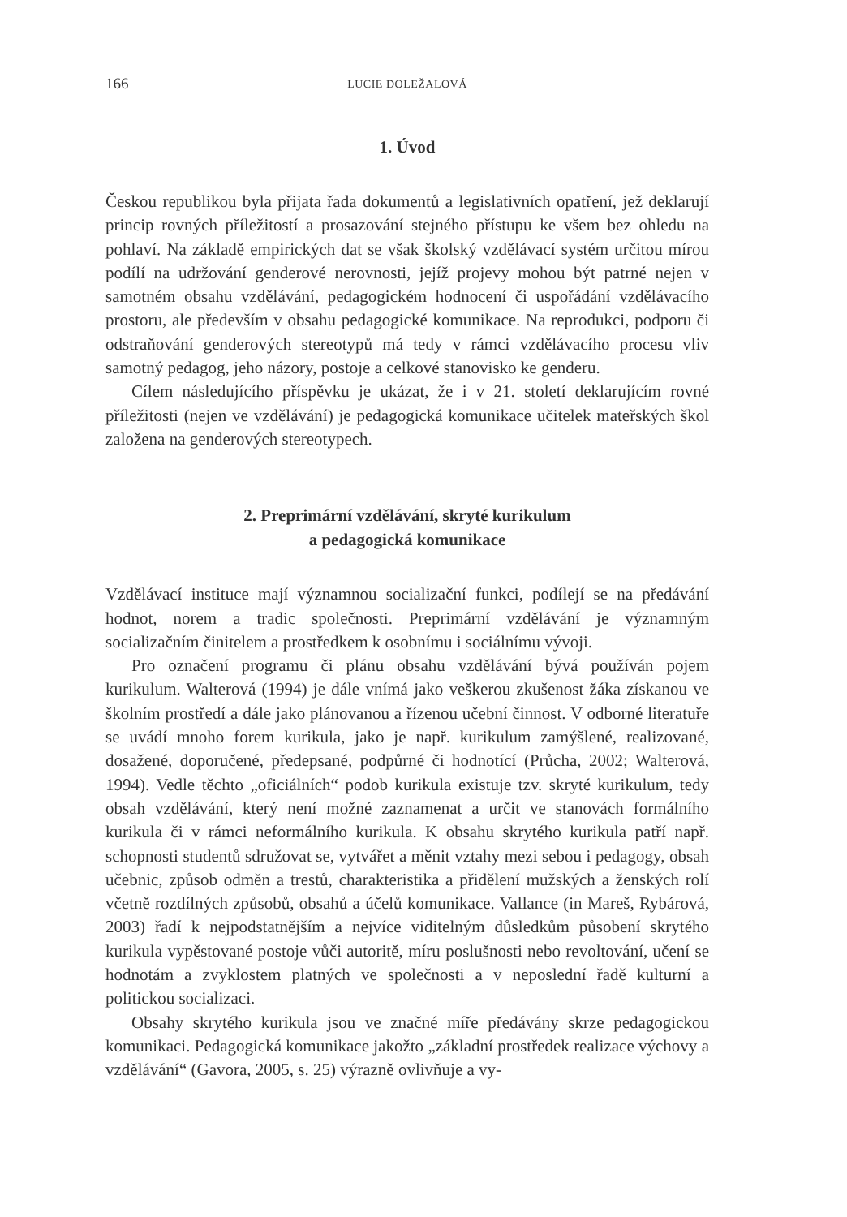166 LUCIE DOLEŽALOVÁ
1. Úvod
Českou republikou byla přijata řada dokumentů a legislativních opatření, jež deklarují princip rovných příležitostí a prosazování stejného přístupu ke všem bez ohledu na pohlaví. Na základě empirických dat se však školský vzdělávací systém určitou mírou podílí na udržování genderové nerovnosti, jejíž projevy mohou být patrné nejen v samotném obsahu vzdělávání, pedagogickém hodnocení či uspořádání vzdělávacího prostoru, ale především v obsahu pedagogické komunikace. Na reprodukci, podporu či odstraňování genderových stereotypů má tedy v rámci vzdělávacího procesu vliv samotný pedagog, jeho názory, postoje a celkové stanovisko ke genderu.
Cílem následujícího příspěvku je ukázat, že i v 21. století deklarujícím rovné příležitosti (nejen ve vzdělávání) je pedagogická komunikace učitelek mateřských škol založena na genderových stereotypech.
2. Preprimární vzdělávání, skryté kurikulum
a pedagogická komunikace
Vzdělávací instituce mají významnou socializační funkci, podílejí se na předávání hodnot, norem a tradic společnosti. Preprimární vzdělávání je významným socializačním činitelem a prostředkem k osobnímu i sociálnímu vývoji.
Pro označení programu či plánu obsahu vzdělávání bývá používán pojem kurikulum. Walterová (1994) je dále vnímá jako veškerou zkušenost žáka získanou ve školním prostředí a dále jako plánovanou a řízenou učební činnost. V odborné literatuře se uvádí mnoho forem kurikula, jako je např. kurikulum zamýšlené, realizované, dosažené, doporučené, předepsané, podpůrné či hodnotící (Průcha, 2002; Walterová, 1994). Vedle těchto „oficiálních“ podob kurikula existuje tzv. skryté kurikulum, tedy obsah vzdělávání, který není možné zaznamenat a určit ve stanovách formálního kurikula či v rámci neformálního kurikula. K obsahu skrytého kurikula patří např. schopnosti studentů sdružovat se, vytvářet a měnit vztahy mezi sebou i pedagogy, obsah učebnic, způsob odměn a trestů, charakteristika a přidělení mužských a ženských rolí včetně rozdílných způsobů, obsahů a účelů komunikace. Vallance (in Mareš, Rybárová, 2003) řadí k nejpodstatnějším a nejvíce viditelným důsledkům působení skrytého kurikula vypěstované postoje vůči autoritě, míru poslušnosti nebo revoltování, učení se hodnotám a zvyklostem platných ve společnosti a v neposlední řadě kulturní a politickou socializaci.
Obsahy skrytého kurikula jsou ve značné míře předávány skrze pedagogickou komunikaci. Pedagogická komunikace jakožto „základní prostředek realizace výchovy a vzdělávání“ (Gavora, 2005, s. 25) výrazně ovlivňuje a vy-